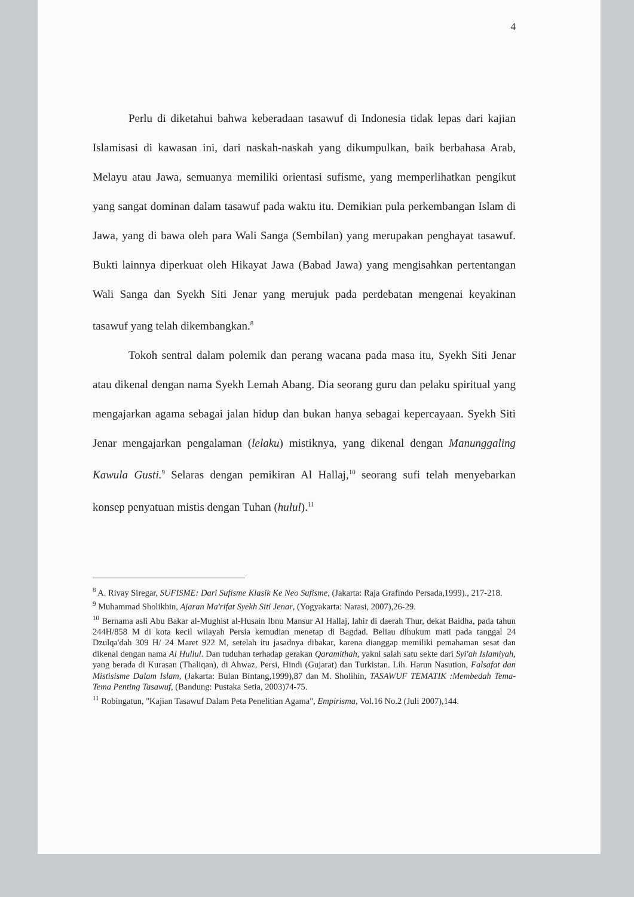4
Perlu di diketahui bahwa keberadaan tasawuf di Indonesia tidak lepas dari kajian Islamisasi di kawasan ini, dari naskah-naskah yang dikumpulkan, baik berbahasa Arab, Melayu atau Jawa, semuanya memiliki orientasi sufisme, yang memperlihatkan pengikut yang sangat dominan dalam tasawuf pada waktu itu. Demikian pula perkembangan Islam di Jawa, yang di bawa oleh para Wali Sanga (Sembilan) yang merupakan penghayat tasawuf. Bukti lainnya diperkuat oleh Hikayat Jawa (Babad Jawa) yang mengisahkan pertentangan Wali Sanga dan Syekh Siti Jenar yang merujuk pada perdebatan mengenai keyakinan tasawuf yang telah dikembangkan.<sup>8</sup>
Tokoh sentral dalam polemik dan perang wacana pada masa itu, Syekh Siti Jenar atau dikenal dengan nama Syekh Lemah Abang. Dia seorang guru dan pelaku spiritual yang mengajarkan agama sebagai jalan hidup dan bukan hanya sebagai kepercayaan. Syekh Siti Jenar mengajarkan pengalaman (lelaku) mistiknya, yang dikenal dengan Manunggaling Kawula Gusti.<sup>9</sup> Selaras dengan pemikiran Al Hallaj,<sup>10</sup> seorang sufi telah menyebarkan konsep penyatuan mistis dengan Tuhan (hulul).<sup>11</sup>
<sup>8</sup> A. Rivay Siregar, SUFISME: Dari Sufisme Klasik Ke Neo Sufisme, (Jakarta: Raja Grafindo Persada,1999)., 217-218.
<sup>9</sup> Muhammad Sholikhin, Ajaran Ma'rifat Syekh Siti Jenar, (Yogyakarta: Narasi, 2007),26-29.
<sup>10</sup> Bernama asli Abu Bakar al-Mughist al-Husain Ibnu Mansur Al Hallaj, lahir di daerah Thur, dekat Baidha, pada tahun 244H/858 M di kota kecil wilayah Persia kemudian menetap di Bagdad. Beliau dihukum mati pada tanggal 24 Dzulqa'dah 309 H/ 24 Maret 922 M, setelah itu jasadnya dibakar, karena dianggap memiliki pemahaman sesat dan dikenal dengan nama Al Hullul. Dan tuduhan terhadap gerakan Qaramithah, yakni salah satu sekte dari Syi'ah Islamiyah, yang berada di Kurasan (Thaliqan), di Ahwaz, Persi, Hindi (Gujarat) dan Turkistan. Lih. Harun Nasution, Falsafat dan Mistisisme Dalam Islam, (Jakarta: Bulan Bintang,1999),87 dan M. Sholihin, TASAWUF TEMATIK :Membedah Tema-Tema Penting Tasawuf, (Bandung: Pustaka Setia, 2003)74-75.
<sup>11</sup> Robingatun, "Kajian Tasawuf Dalam Peta Penelitian Agama", Empirisma, Vol.16 No.2 (Juli 2007),144.